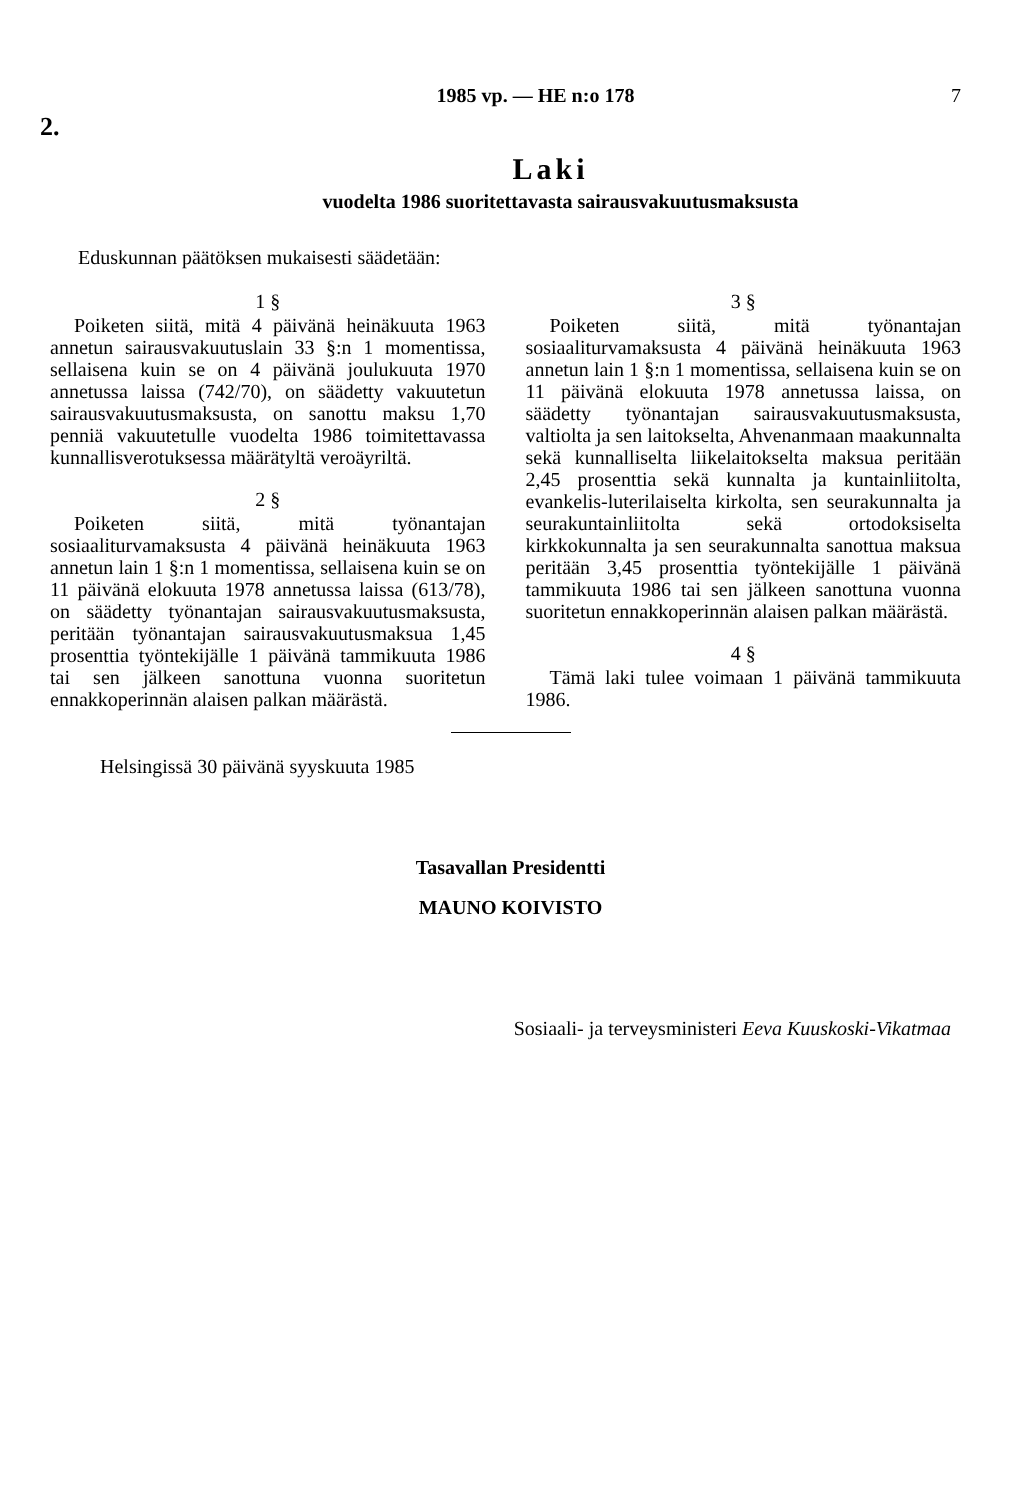1985 vp. — HE n:o 178 7
2.
Laki
vuodelta 1986 suoritettavasta sairausvakuutusmaksusta
Eduskunnan päätöksen mukaisesti säädetään:
1 §
Poiketen siitä, mitä 4 päivänä heinäkuuta 1963 annetun sairausvakuutuslain 33 §:n 1 momentissa, sellaisena kuin se on 4 päivänä joulukuuta 1970 annetussa laissa (742/70), on säädetty vakuutetun sairausvakuutusmaksusta, on sanottu maksu 1,70 penniä vakuutetulle vuodelta 1986 toimitettavassa kunnallisverotuksessa määrätyltä veroäyriltä.
2 §
Poiketen siitä, mitä työnantajan sosiaaliturvamaksusta 4 päivänä heinäkuuta 1963 annetun lain 1 §:n 1 momentissa, sellaisena kuin se on 11 päivänä elokuuta 1978 annetussa laissa (613/78), on säädetty työnantajan sairausvakuutusmaksusta, peritään työnantajan sairausvakuutusmaksua 1,45 prosenttia työntekijälle 1 päivänä tammikuuta 1986 tai sen jälkeen sanottuna vuonna suoritetun ennakkoperinnän alaisen palkan määrästä.
3 §
Poiketen siitä, mitä työnantajan sosiaaliturvamaksusta 4 päivänä heinäkuuta 1963 annetun lain 1 §:n 1 momentissa, sellaisena kuin se on 11 päivänä elokuuta 1978 annetussa laissa, on säädetty työnantajan sairausvakuutusmaksusta, valtiolta ja sen laitokselta, Ahvenanmaan maakunnalta sekä kunnalliselta liikelaitokselta maksua peritään 2,45 prosenttia sekä kunnalta ja kuntainliitolta, evankelis-luterilaiselta kirkolta, sen seurakunnalta ja seurakuntainliitolta sekä ortodoksiselta kirkkokunnalta ja sen seurakunnalta sanottua maksua peritään 3,45 prosenttia työntekijälle 1 päivänä tammikuuta 1986 tai sen jälkeen sanottuna vuonna suoritetun ennakkoperinnän alaisen palkan määrästä.
4 §
Tämä laki tulee voimaan 1 päivänä tammikuuta 1986.
Helsingissä 30 päivänä syyskuuta 1985
Tasavallan Presidentti
MAUNO KOIVISTO
Sosiaali- ja terveysministeri Eeva Kuuskoski-Vikatmaa